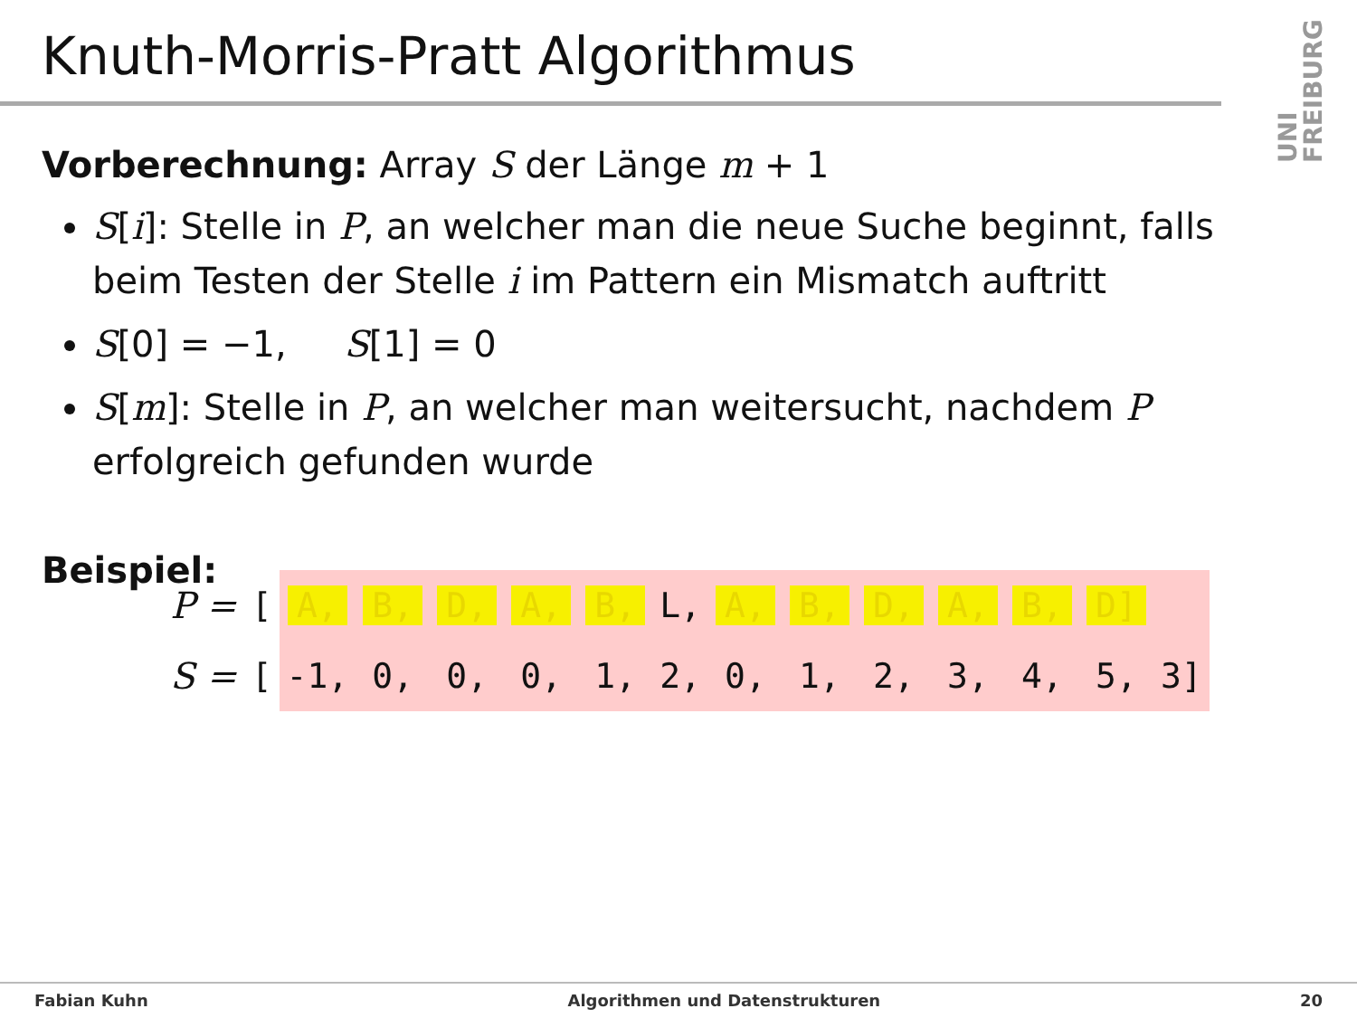Knuth-Morris-Pratt Algorithmus
UNI FREIBURG
Vorberechnung: Array S der Länge m + 1
S[i]: Stelle in P, an welcher man die neue Suche beginnt, falls beim Testen der Stelle i im Pattern ein Mismatch auftritt
S[0] = −1, S[1] = 0
S[m]: Stelle in P, an welcher man weitersucht, nachdem P erfolgreich gefunden wurde
Beispiel:
| P = | [ | A, | B, | D, | A, | B, | L, | A, | B, | D, | A, | B, | D] | |
| S = | [ | -1, | 0, | 0, | 0, | 1, | 2, | 0, | 1, | 2, | 3, | 4, | 5, | 3] |
Fabian Kuhn Algorithmen und Datenstrukturen 20